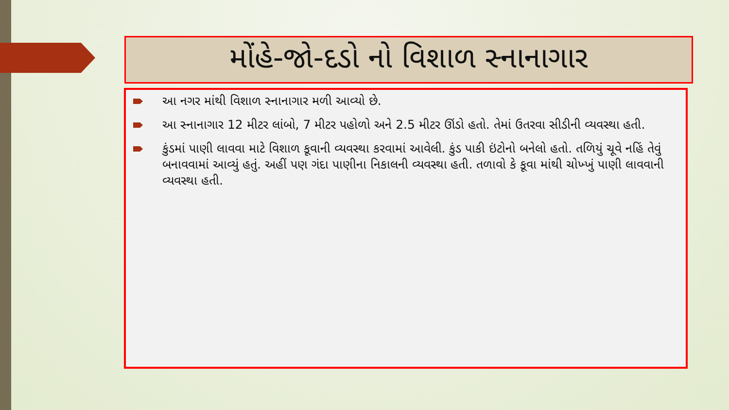મોંહે-જો-દડો નો વિશાળ સ્નાનાગાર
આ નગર માંથી વિશાળ સ્નાનાગાર મળી આવ્યો છે.
આ સ્નાનાગાર 12 મીટર લાંબો, 7 મીટર પહોળો અને 2.5 મીટર ઊંડો હતો. તેમાં ઉતરવા સીડીની વ્યવસ્થા હતી.
કુંડમાં પાણી લાવવા માટે વિશાળ કૂવાની વ્યવસ્થા કરવામાં આવેલી. કુંડ પાકી ઇંટોનો બનેલો હતો. તળિયું ચૂવે નહિં તેવું બનાવવામાં આવ્યું હતું. અહીં પણ ગંદા પાણીના નિકાલની વ્યવસ્થા હતી. તળાવો કે કૂવા માંથી ચોખ્ખું પાણી લાવવાની વ્યવસ્થા હતી.